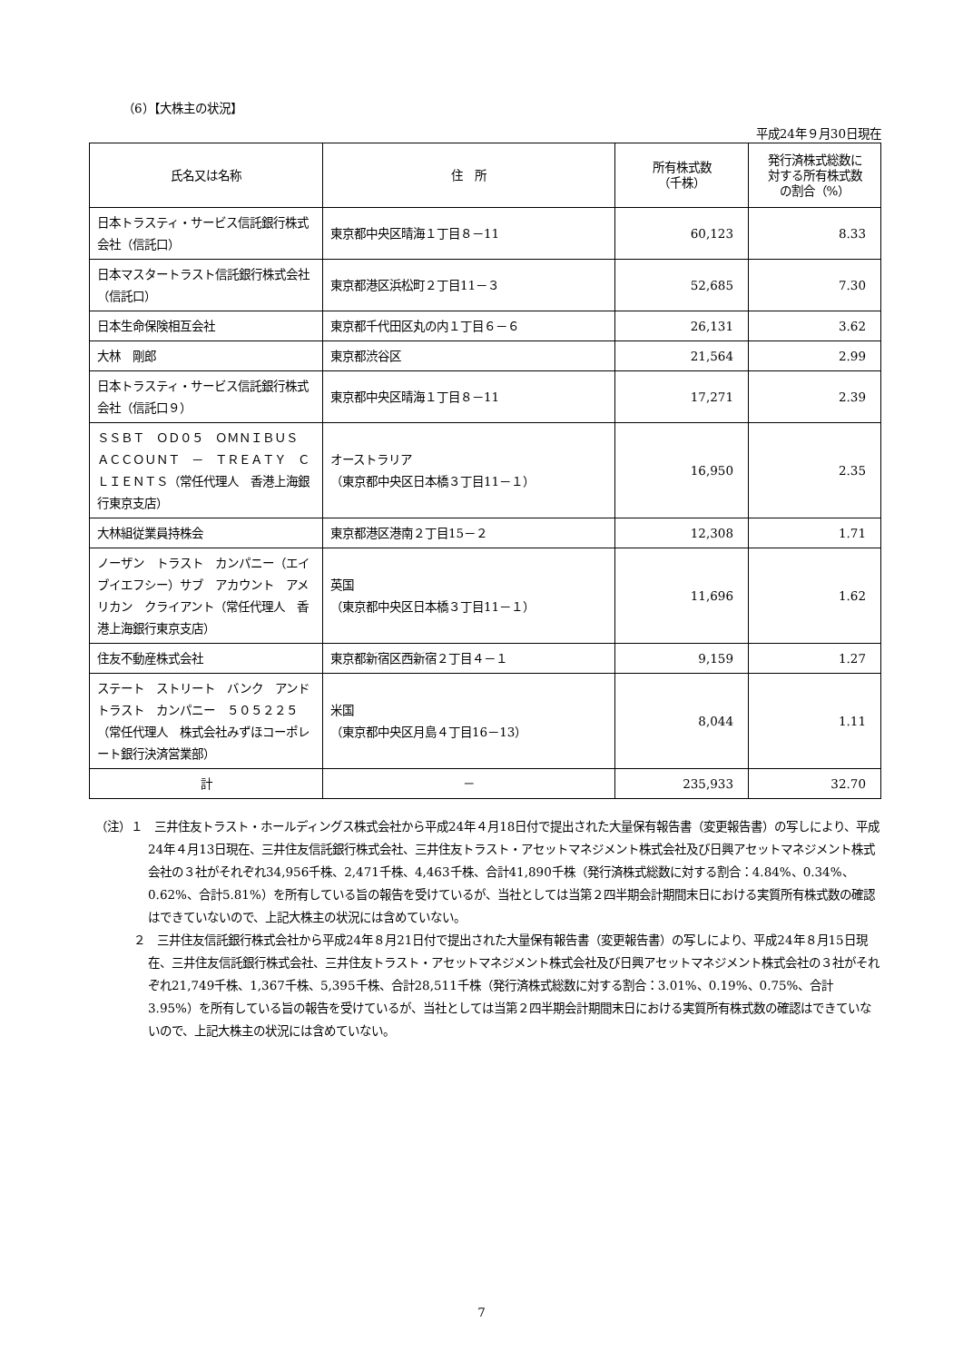（6）【大株主の状況】
平成24年９月30日現在
| 氏名又は名称 | 住 所 | 所有株式数 （千株） | 発行済株式総数に 対する所有株式数 の割合（%） |
| --- | --- | --- | --- |
| 日本トラスティ・サービス信託銀行株式会社（信託口） | 東京都中央区晴海１丁目８－11 | 60,123 | 8.33 |
| 日本マスタートラスト信託銀行株式会社（信託口） | 東京都港区浜松町２丁目11－３ | 52,685 | 7.30 |
| 日本生命保険相互会社 | 東京都千代田区丸の内１丁目６－６ | 26,131 | 3.62 |
| 大林 剛郎 | 東京都渋谷区 | 21,564 | 2.99 |
| 日本トラスティ・サービス信託銀行株式会社（信託口９） | 東京都中央区晴海１丁目８－11 | 17,271 | 2.39 |
| ＳＳＢＴ ＯＤ０５ ＯＭＮＩＢＵＳ ＡＣＣＯＵＮＴ － ＴＲＥＡＴＹ ＣＬＩＥＮＴＳ（常任代理人 香港上海銀行東京支店） | オーストラリア （東京都中央区日本橋３丁目11－１） | 16,950 | 2.35 |
| 大林組従業員持株会 | 東京都港区港南２丁目15－２ | 12,308 | 1.71 |
| ノーザン トラスト カンパニー（エイブイエフシー）サブ アカウント アメリカン クライアント（常任代理人 香港上海銀行東京支店） | 英国 （東京都中央区日本橋３丁目11－１） | 11,696 | 1.62 |
| 住友不動産株式会社 | 東京都新宿区西新宿２丁目４－１ | 9,159 | 1.27 |
| ステート ストリート バンク アンド トラスト カンパニー ５０５２２５（常任代理人 株式会社みずほコーポレート銀行決済営業部） | 米国 （東京都中央区月島４丁目16－13） | 8,044 | 1.11 |
| 計 | － | 235,933 | 32.70 |
（注）１　三井住友トラスト・ホールディングス株式会社から平成24年４月18日付で提出された大量保有報告書（変更報告書）の写しにより、平成24年４月13日現在、三井住友信託銀行株式会社、三井住友トラスト・アセットマネジメント株式会社及び日興アセットマネジメント株式会社の３社がそれぞれ34,956千株、2,471千株、4,463千株、合計41,890千株（発行済株式総数に対する割合：4.84%、0.34%、0.62%、合計5.81%）を所有している旨の報告を受けているが、当社としては当第２四半期会計期間末日における実質所有株式数の確認はできていないので、上記大株主の状況には含めていない。
２　三井住友信託銀行株式会社から平成24年８月21日付で提出された大量保有報告書（変更報告書）の写しにより、平成24年８月15日現在、三井住友信託銀行株式会社、三井住友トラスト・アセットマネジメント株式会社及び日興アセットマネジメント株式会社の３社がそれぞれ21,749千株、1,367千株、5,395千株、合計28,511千株（発行済株式総数に対する割合：3.01%、0.19%、0.75%、合計3.95%）を所有している旨の報告を受けているが、当社としては当第２四半期会計期間末日における実質所有株式数の確認はできていないので、上記大株主の状況には含めていない。
7